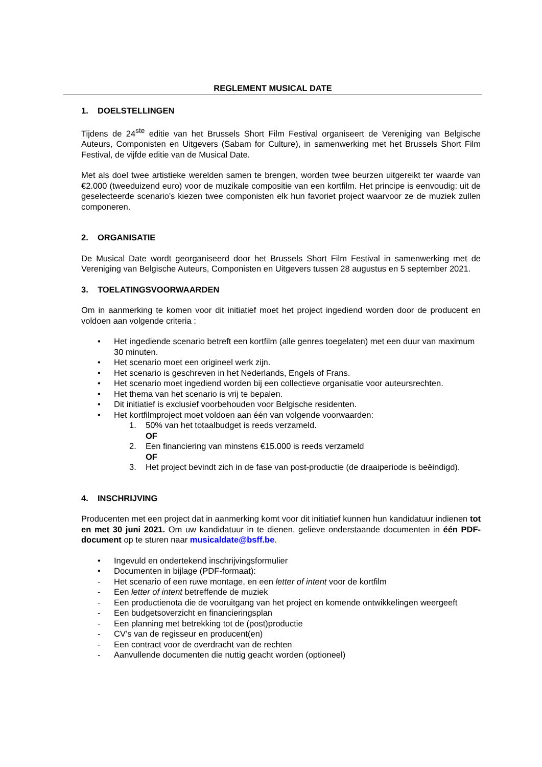REGLEMENT MUSICAL DATE
1. DOELSTELLINGEN
Tijdens de 24<sup>ste</sup> editie van het Brussels Short Film Festival organiseert de Vereniging van Belgische Auteurs, Componisten en Uitgevers (Sabam for Culture), in samenwerking met het Brussels Short Film Festival, de vijfde editie van de Musical Date.
Met als doel twee artistieke werelden samen te brengen, worden twee beurzen uitgereikt ter waarde van €2.000 (tweeduizend euro) voor de muzikale compositie van een kortfilm. Het principe is eenvoudig: uit de geselecteerde scenario's kiezen twee componisten elk hun favoriet project waarvoor ze de muziek zullen componeren.
2. ORGANISATIE
De Musical Date wordt georganiseerd door het Brussels Short Film Festival in samenwerking met de Vereniging van Belgische Auteurs, Componisten en Uitgevers tussen 28 augustus en 5 september 2021.
3. TOELATINGSVOORWAARDEN
Om in aanmerking te komen voor dit initiatief moet het project ingediend worden door de producent en voldoen aan volgende criteria :
Het ingediende scenario betreft een kortfilm (alle genres toegelaten) met een duur van maximum 30 minuten.
Het scenario moet een origineel werk zijn.
Het scenario is geschreven in het Nederlands, Engels of Frans.
Het scenario moet ingediend worden bij een collectieve organisatie voor auteursrechten.
Het thema van het scenario is vrij te bepalen.
Dit initiatief is exclusief voorbehouden voor Belgische residenten.
Het kortfilmproject moet voldoen aan één van volgende voorwaarden:
1. 50% van het totaalbudget is reeds verzameld.
OF
2. Een financiering van minstens €15.000 is reeds verzameld
OF
3. Het project bevindt zich in de fase van post-productie (de draaiperiode is beëindigd).
4. INSCHRIJVING
Producenten met een project dat in aanmerking komt voor dit initiatief kunnen hun kandidatuur indienen tot en met 30 juni 2021. Om uw kandidatuur in te dienen, gelieve onderstaande documenten in één PDF-document op te sturen naar musicaldate@bsff.be.
Ingevuld en ondertekend inschrijvingsformulier
Documenten in bijlage (PDF-formaat):
Het scenario of een ruwe montage, en een letter of intent voor de kortfilm
Een letter of intent betreffende de muziek
Een productienota die de vooruitgang van het project en komende ontwikkelingen weergeeft
Een budgetsoverzicht en financieringsplan
Een planning met betrekking tot de (post)productie
CV’s van de regisseur en producent(en)
Een contract voor de overdracht van de rechten
Aanvullende documenten die nuttig geacht worden (optioneel)